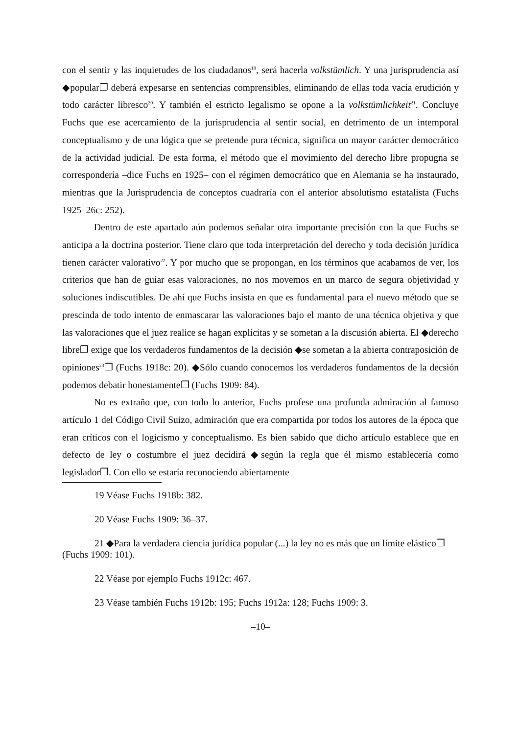con el sentir y las inquietudes de los ciudadanos<sup>19</sup>, será hacerla volkstümlich. Y una jurisprudencia así ◆popular❐ deberá expesarse en sentencias comprensibles, eliminando de ellas toda vacía erudición y todo carácter libresco<sup>20</sup>. Y también el estricto legalismo se opone a la volkstümlichkeit<sup>21</sup>. Concluye Fuchs que ese acercamiento de la jurisprudencia al sentir social, en detrimento de un intemporal conceptualismo y de una lógica que se pretende pura técnica, significa un mayor carácter democrático de la actividad judicial. De esta forma, el método que el movimiento del derecho libre propugna se correspondería –dice Fuchs en 1925– con el régimen democrático que en Alemania se ha instaurado, mientras que la Jurisprudencia de conceptos cuadraría con el anterior absolutismo estatalista (Fuchs 1925–26c: 252).
Dentro de este apartado aún podemos señalar otra importante precisión con la que Fuchs se anticipa a la doctrina posterior. Tiene claro que toda interpretación del derecho y toda decisión jurídica tienen carácter valorativo<sup>22</sup>. Y por mucho que se propongan, en los términos que acabamos de ver, los criterios que han de guiar esas valoraciones, no nos movemos en un marco de segura objetividad y soluciones indiscutibles. De ahí que Fuchs insista en que es fundamental para el nuevo método que se prescinda de todo intento de enmascarar las valoraciones bajo el manto de una técnica objetiva y que las valoraciones que el juez realice se hagan explícitas y se sometan a la discusión abierta. El ◆derecho libre❐ exige que los verdaderos fundamentos de la decisión ◆se sometan a la abierta contraposición de opiniones<sup>23</sup>❐ (Fuchs 1918c: 20). ◆Sólo cuando conocemos los verdaderos fundamentos de la decsión podemos debatir honestamente❐ (Fuchs 1909: 84).
No es extraño que, con todo lo anterior, Fuchs profese una profunda admiración al famoso artículo 1 del Código Civil Suizo, admiración que era compartida por todos los autores de la época que eran críticos con el logicismo y conceptualismo. Es bien sabido que dicho artículo establece que en defecto de ley o costumbre el juez decidirá ◆según la regla que él mismo establecería como legislador❐. Con ello se estaría reconociendo abiertamente
19 Véase Fuchs 1918b: 382.
20 Véase Fuchs 1909: 36–37.
21 ◆Para la verdadera ciencia jurídica popular (...) la ley no es más que un límite elástico❐ (Fuchs 1909: 101).
22 Véase por ejemplo Fuchs 1912c: 467.
23 Véase también Fuchs 1912b: 195; Fuchs 1912a: 128; Fuchs 1909: 3.
–10–